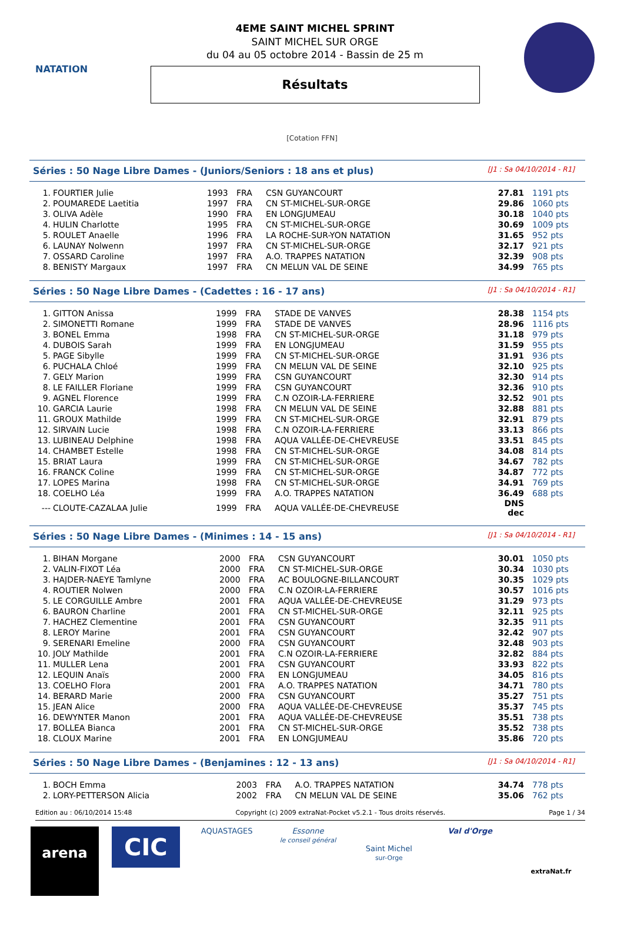NATATION
4EME SAINT MICHEL SPRINT
SAINT MICHEL SUR ORGE
du 04 au 05 octobre 2014 - Bassin de 25 m
Résultats
[Cotation FFN]
Séries : 50 Nage Libre Dames - (Juniors/Seniors : 18 ans et plus) [J1 : Sa 04/10/2014 - R1]
| 1. | FOURTIER Julie | 1993 | FRA | CSN GUYANCOURT | 27.81 | 1191 pts |
| 2. | POUMAREDE Laetitia | 1997 | FRA | CN ST-MICHEL-SUR-ORGE | 29.86 | 1060 pts |
| 3. | OLIVA Adèle | 1990 | FRA | EN LONGJUMEAU | 30.18 | 1040 pts |
| 4. | HULIN Charlotte | 1995 | FRA | CN ST-MICHEL-SUR-ORGE | 30.69 | 1009 pts |
| 5. | ROULET Anaelle | 1996 | FRA | LA ROCHE-SUR-YON NATATION | 31.65 | 952 pts |
| 6. | LAUNAY Nolwenn | 1997 | FRA | CN ST-MICHEL-SUR-ORGE | 32.17 | 921 pts |
| 7. | OSSARD Caroline | 1997 | FRA | A.O. TRAPPES NATATION | 32.39 | 908 pts |
| 8. | BENISTY Margaux | 1997 | FRA | CN MELUN VAL DE SEINE | 34.99 | 765 pts |
Séries : 50 Nage Libre Dames - (Cadettes : 16 - 17 ans) [J1 : Sa 04/10/2014 - R1]
| 1. | GITTON Anissa | 1999 | FRA | STADE DE VANVES | 28.38 | 1154 pts |
| 2. | SIMONETTI Romane | 1999 | FRA | STADE DE VANVES | 28.96 | 1116 pts |
| 3. | BONEL Emma | 1998 | FRA | CN ST-MICHEL-SUR-ORGE | 31.18 | 979 pts |
| 4. | DUBOIS Sarah | 1999 | FRA | EN LONGJUMEAU | 31.59 | 955 pts |
| 5. | PAGE Sibylle | 1999 | FRA | CN ST-MICHEL-SUR-ORGE | 31.91 | 936 pts |
| 6. | PUCHALA Chloé | 1999 | FRA | CN MELUN VAL DE SEINE | 32.10 | 925 pts |
| 7. | GELY Marion | 1999 | FRA | CSN GUYANCOURT | 32.30 | 914 pts |
| 8. | LE FAILLER Floriane | 1999 | FRA | CSN GUYANCOURT | 32.36 | 910 pts |
| 9. | AGNEL Florence | 1999 | FRA | C.N OZOIR-LA-FERRIERE | 32.52 | 901 pts |
| 10. | GARCIA Laurie | 1998 | FRA | CN MELUN VAL DE SEINE | 32.88 | 881 pts |
| 11. | GROUX Mathilde | 1999 | FRA | CN ST-MICHEL-SUR-ORGE | 32.91 | 879 pts |
| 12. | SIRVAIN Lucie | 1998 | FRA | C.N OZOIR-LA-FERRIERE | 33.13 | 866 pts |
| 13. | LUBINEAU Delphine | 1998 | FRA | AQUA VALLÉE-DE-CHEVREUSE | 33.51 | 845 pts |
| 14. | CHAMBET Estelle | 1998 | FRA | CN ST-MICHEL-SUR-ORGE | 34.08 | 814 pts |
| 15. | BRIAT Laura | 1999 | FRA | CN ST-MICHEL-SUR-ORGE | 34.67 | 782 pts |
| 16. | FRANCK Coline | 1999 | FRA | CN ST-MICHEL-SUR-ORGE | 34.87 | 772 pts |
| 17. | LOPES Marina | 1998 | FRA | CN ST-MICHEL-SUR-ORGE | 34.91 | 769 pts |
| 18. | COELHO Léa | 1999 | FRA | A.O. TRAPPES NATATION | 36.49 | 688 pts |
| --- | CLOUTE-CAZALAA Julie | 1999 | FRA | AQUA VALLÉE-DE-CHEVREUSE | DNS dec | |
Séries : 50 Nage Libre Dames - (Minimes : 14 - 15 ans) [J1 : Sa 04/10/2014 - R1]
| 1. | BIHAN Morgane | 2000 | FRA | CSN GUYANCOURT | 30.01 | 1050 pts |
| 2. | VALIN-FIXOT Léa | 2000 | FRA | CN ST-MICHEL-SUR-ORGE | 30.34 | 1030 pts |
| 3. | HAJDER-NAEYE Tamlyne | 2000 | FRA | AC BOULOGNE-BILLANCOURT | 30.35 | 1029 pts |
| 4. | ROUTIER Nolwen | 2000 | FRA | C.N OZOIR-LA-FERRIERE | 30.57 | 1016 pts |
| 5. | LE CORGUILLE Ambre | 2001 | FRA | AQUA VALLÉE-DE-CHEVREUSE | 31.29 | 973 pts |
| 6. | BAURON Charline | 2001 | FRA | CN ST-MICHEL-SUR-ORGE | 32.11 | 925 pts |
| 7. | HACHEZ Clementine | 2001 | FRA | CSN GUYANCOURT | 32.35 | 911 pts |
| 8. | LEROY Marine | 2001 | FRA | CSN GUYANCOURT | 32.42 | 907 pts |
| 9. | SERENARI Emeline | 2000 | FRA | CSN GUYANCOURT | 32.48 | 903 pts |
| 10. | JOLY Mathilde | 2001 | FRA | C.N OZOIR-LA-FERRIERE | 32.82 | 884 pts |
| 11. | MULLER Lena | 2001 | FRA | CSN GUYANCOURT | 33.93 | 822 pts |
| 12. | LEQUIN Anaïs | 2000 | FRA | EN LONGJUMEAU | 34.05 | 816 pts |
| 13. | COELHO Flora | 2001 | FRA | A.O. TRAPPES NATATION | 34.71 | 780 pts |
| 14. | BERARD Marie | 2000 | FRA | CSN GUYANCOURT | 35.27 | 751 pts |
| 15. | JEAN Alice | 2000 | FRA | AQUA VALLÉE-DE-CHEVREUSE | 35.37 | 745 pts |
| 16. | DEWYNTER Manon | 2001 | FRA | AQUA VALLÉE-DE-CHEVREUSE | 35.51 | 738 pts |
| 17. | BOLLEA Bianca | 2001 | FRA | CN ST-MICHEL-SUR-ORGE | 35.52 | 738 pts |
| 18. | CLOUX Marine | 2001 | FRA | EN LONGJUMEAU | 35.86 | 720 pts |
Séries : 50 Nage Libre Dames - (Benjamines : 12 - 13 ans) [J1 : Sa 04/10/2014 - R1]
| 1. | BOCH Emma | 2003 | FRA | A.O. TRAPPES NATATION | 34.74 | 778 pts |
| 2. | LORY-PETTERSON Alicia | 2002 | FRA | CN MELUN VAL DE SEINE | 35.06 | 762 pts |
Edition au : 06/10/2014 15:48 Copyright (c) 2009 extraNat-Pocket v5.2.1 - Tous droits réservés. Page 1 / 34
arena
CIC
AQUASTAGES Essonne
le conseil général
Saint Michel
sur-Orge
Val d'Orge
extraNat.fr